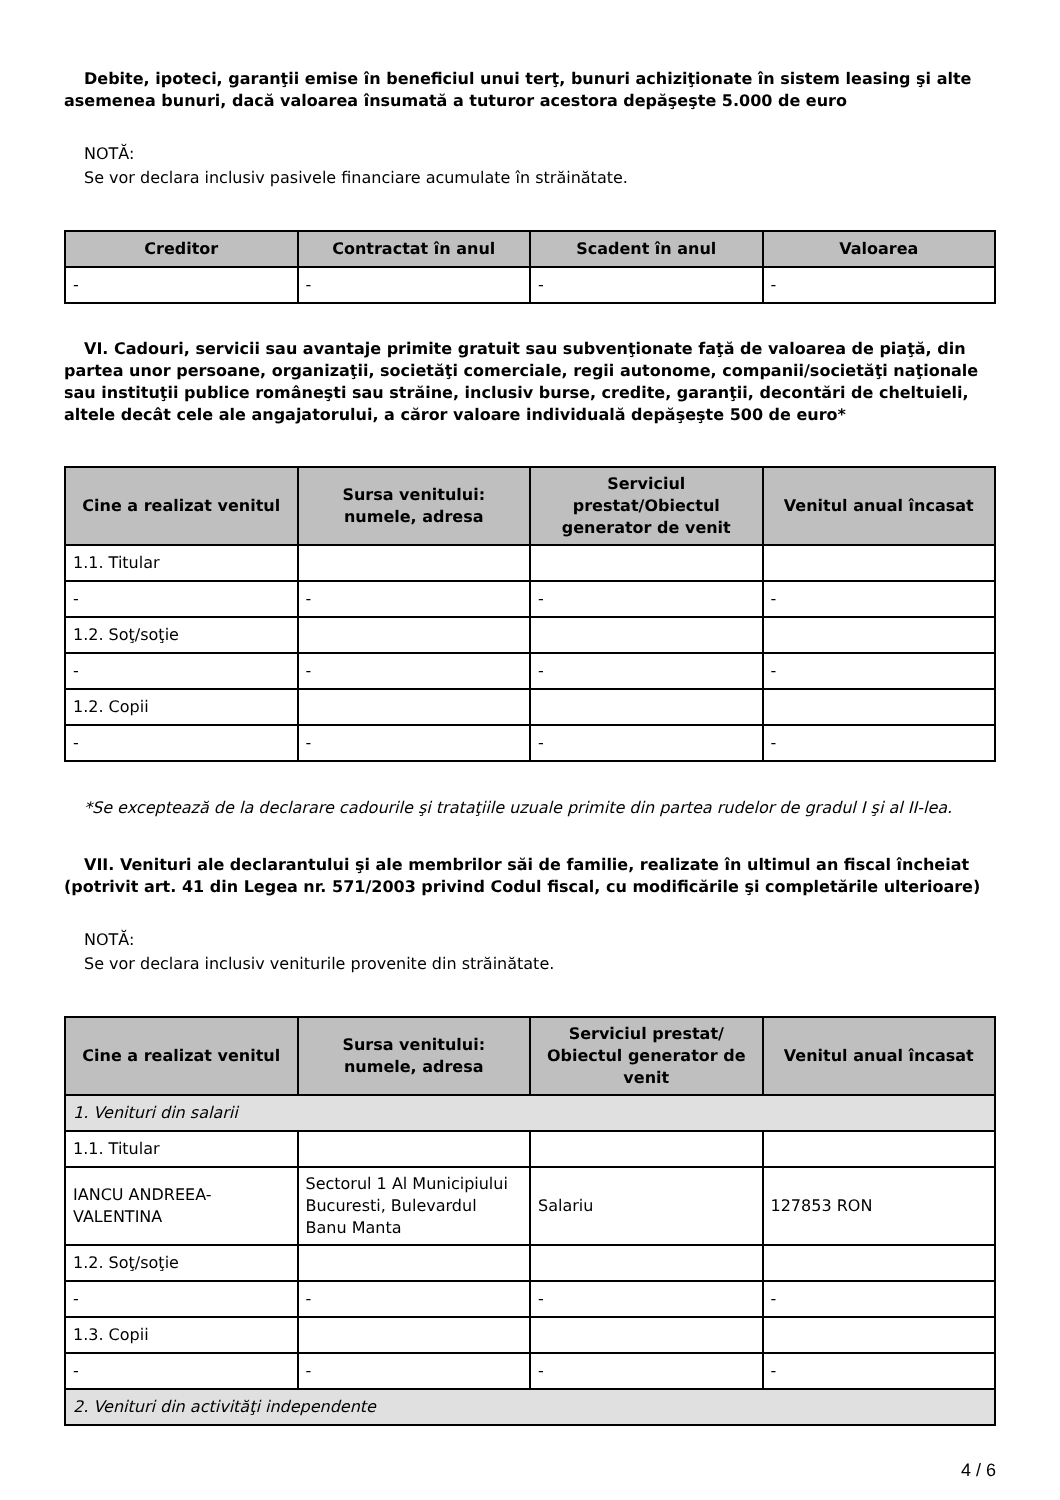Debite, ipoteci, garanţii emise în beneficiul unui terţ, bunuri achiziţionate în sistem leasing şi alte asemenea bunuri, dacă valoarea însumată a tuturor acestora depăşeşte 5.000 de euro
NOTĂ:
Se vor declara inclusiv pasivele financiare acumulate în străinătate.
| Creditor | Contractat în anul | Scadent în anul | Valoarea |
| --- | --- | --- | --- |
| - | - | - | - |
VI. Cadouri, servicii sau avantaje primite gratuit sau subvenţionate faţă de valoarea de piaţă, din partea unor persoane, organizaţii, societăţi comerciale, regii autonome, companii/societăţi naţionale sau instituţii publice româneşti sau străine, inclusiv burse, credite, garanţii, decontări de cheltuieli, altele decât cele ale angajatorului, a căror valoare individuală depăşeşte 500 de euro*
| Cine a realizat venitul | Sursa venitului: numele, adresa | Serviciul prestat/Obiectul generator de venit | Venitul anual încasat |
| --- | --- | --- | --- |
| 1.1. Titular | | | |
| - | - | - | - |
| 1.2. Soţ/soţie | | | |
| - | - | - | - |
| 1.2. Copii | | | |
| - | - | - | - |
*Se exceptează de la declarare cadourile şi trataţiile uzuale primite din partea rudelor de gradul I şi al II-lea.
VII. Venituri ale declarantului şi ale membrilor săi de familie, realizate în ultimul an fiscal încheiat (potrivit art. 41 din Legea nr. 571/2003 privind Codul fiscal, cu modificările şi completările ulterioare)
NOTĂ:
Se vor declara inclusiv veniturile provenite din străinătate.
| Cine a realizat venitul | Sursa venitului: numele, adresa | Serviciul prestat/ Obiectul generator de venit | Venitul anual încasat |
| --- | --- | --- | --- |
| 1. Venituri din salarii | | | |
| 1.1. Titular | | | |
| IANCU ANDREEA-VALENTINA | Sectorul 1 Al Municipiului Bucuresti, Bulevardul Banu Manta | Salariu | 127853 RON |
| 1.2. Soţ/soţie | | | |
| - | - | - | - |
| 1.3. Copii | | | |
| - | - | - | - |
| 2. Venituri din activităţi independente | | | |
4 / 6